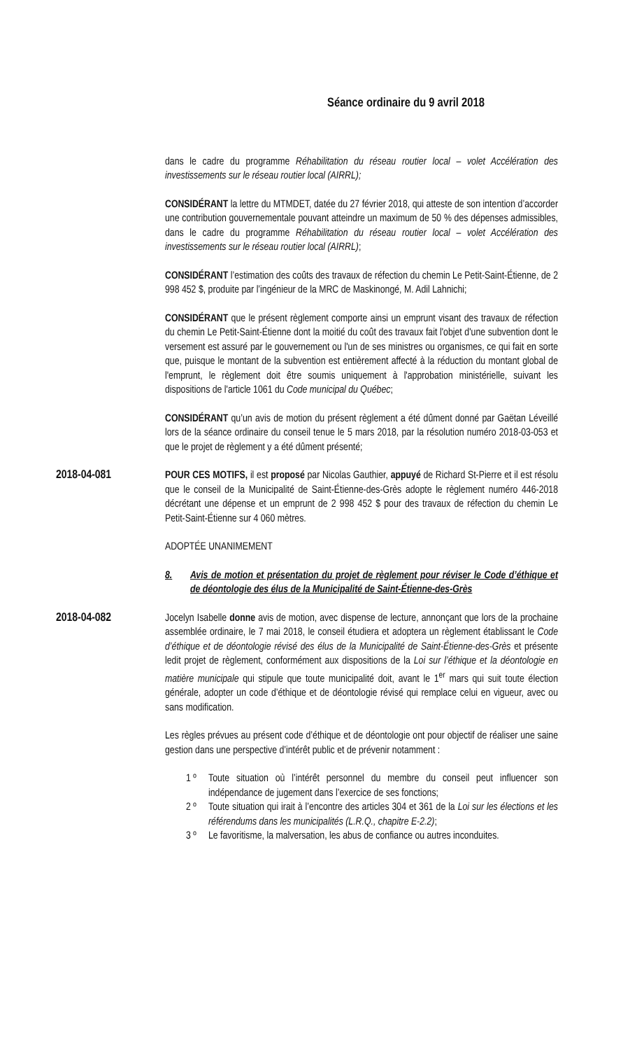Séance ordinaire du 9 avril 2018
dans le cadre du programme Réhabilitation du réseau routier local – volet Accélération des investissements sur le réseau routier local (AIRRL);
CONSIDÉRANT la lettre du MTMDET, datée du 27 février 2018, qui atteste de son intention d’accorder une contribution gouvernementale pouvant atteindre un maximum de 50 % des dépenses admissibles, dans le cadre du programme Réhabilitation du réseau routier local – volet Accélération des investissements sur le réseau routier local (AIRRL);
CONSIDÉRANT l’estimation des coûts des travaux de réfection du chemin Le Petit-Saint-Étienne, de 2 998 452 $, produite par l’ingénieur de la MRC de Maskinongé, M. Adil Lahnichi;
CONSIDÉRANT que le présent règlement comporte ainsi un emprunt visant des travaux de réfection du chemin Le Petit-Saint-Étienne dont la moitié du coût des travaux fait l'objet d'une subvention dont le versement est assuré par le gouvernement ou l'un de ses ministres ou organismes, ce qui fait en sorte que, puisque le montant de la subvention est entièrement affecté à la réduction du montant global de l'emprunt, le règlement doit être soumis uniquement à l'approbation ministérielle, suivant les dispositions de l'article 1061 du Code municipal du Québec;
CONSIDÉRANT qu’un avis de motion du présent règlement a été dûment donné par Gaëtan Léveillé lors de la séance ordinaire du conseil tenue le 5 mars 2018, par la résolution numéro 2018-03-053 et que le projet de règlement y a été dûment présenté;
2018-04-081 POUR CES MOTIFS, il est proposé par Nicolas Gauthier, appuyé de Richard St-Pierre et il est résolu que le conseil de la Municipalité de Saint-Étienne-des-Grès adopte le règlement numéro 446-2018 décrétant une dépense et un emprunt de 2 998 452 $ pour des travaux de réfection du chemin Le Petit-Saint-Étienne sur 4 060 mètres.
ADOPTÉE UNANIMEMENT
8. Avis de motion et présentation du projet de règlement pour réviser le Code d’éthique et de déontologie des élus de la Municipalité de Saint-Étienne-des-Grès
2018-04-082 Jocelyn Isabelle donne avis de motion, avec dispense de lecture, annonçant que lors de la prochaine assemblée ordinaire, le 7 mai 2018, le conseil étudiera et adoptera un règlement établissant le Code d’éthique et de déontologie révisé des élus de la Municipalité de Saint-Étienne-des-Grès et présente ledit projet de règlement, conformément aux dispositions de la Loi sur l’éthique et la déontologie en matière municipale qui stipule que toute municipalité doit, avant le 1<sup>er</sup> mars qui suit toute élection générale, adopter un code d’éthique et de déontologie révisé qui remplace celui en vigueur, avec ou sans modification.
Les règles prévues au présent code d’éthique et de déontologie ont pour objectif de réaliser une saine gestion dans une perspective d’intérêt public et de prévenir notamment :
1 º Toute situation où l’intérêt personnel du membre du conseil peut influencer son indépendance de jugement dans l’exercice de ses fonctions;
2 º Toute situation qui irait à l’encontre des articles 304 et 361 de la Loi sur les élections et les référendums dans les municipalités (L.R.Q., chapitre E-2.2);
3 º Le favoritisme, la malversation, les abus de confiance ou autres inconduites.